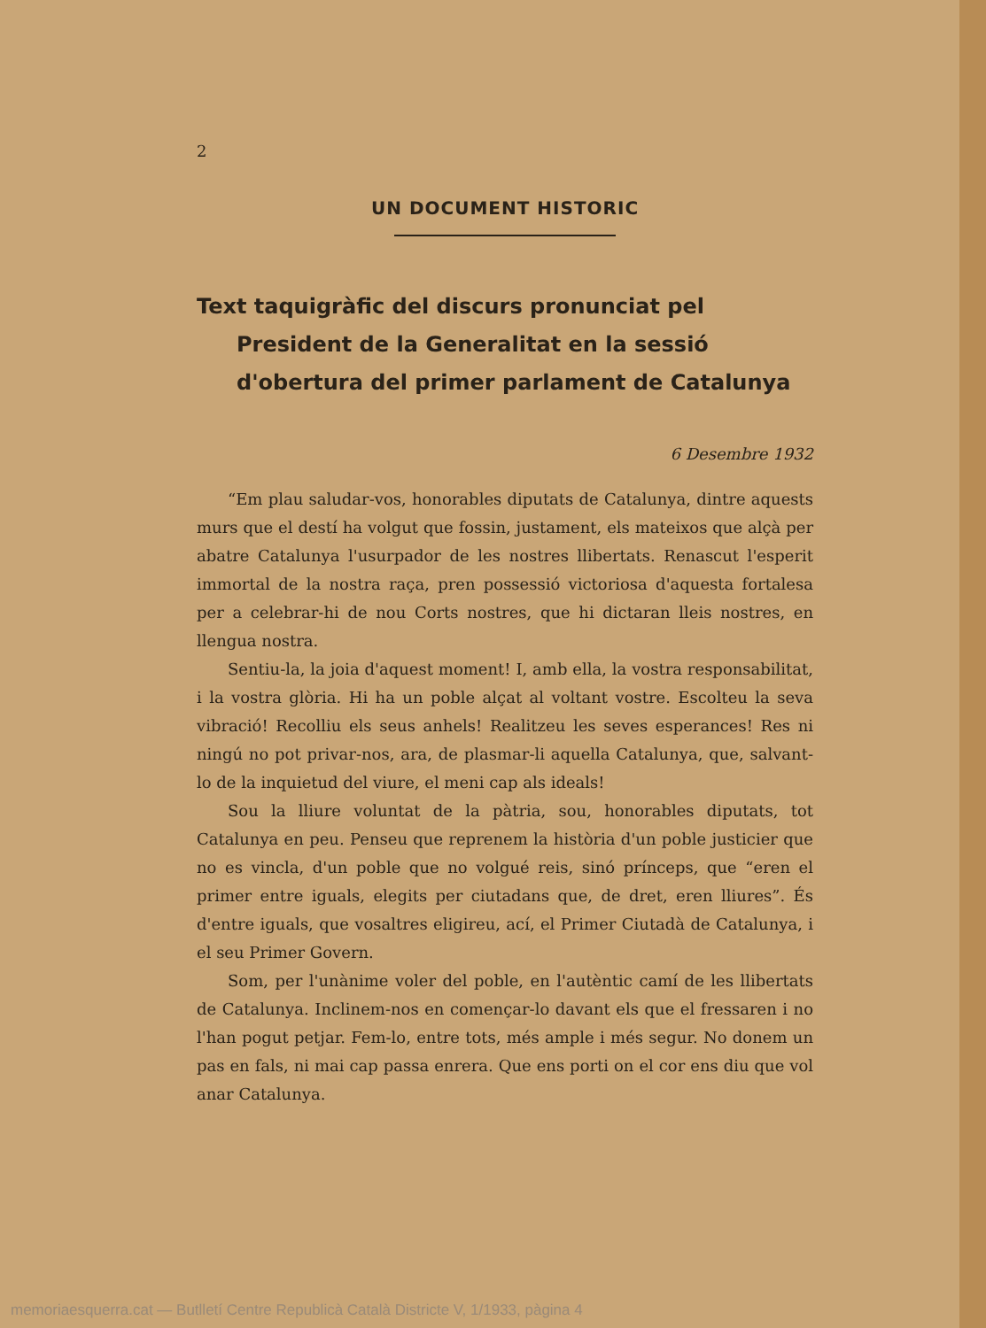2
UN DOCUMENT HISTORIC
Text taquigràfic del discurs pronunciat pel President de la Generalitat en la sessió d'obertura del primer parlament de Catalunya
6 Desembre 1932
“Em plau saludar-vos, honorables diputats de Catalunya, dintre aquests murs que el destí ha volgut que fossin, justament, els mateixos que alçà per abatre Catalunya l'usurpador de les nostres llibertats. Renascut l'esperit immortal de la nostra raça, pren possessió victoriosa d'aquesta fortalesa per a celebrar-hi de nou Corts nostres, que hi dictaran lleis nostres, en llengua nostra.
Sentiu-la, la joia d'aquest moment! I, amb ella, la vostra responsabilitat, i la vostra glòria. Hi ha un poble alçat al voltant vostre. Escolteu la seva vibració! Recolliu els seus anhels! Realitzeu les seves esperances! Res ni ningú no pot privar-nos, ara, de plasmar-li aquella Catalunya, que, salvant-lo de la inquietud del viure, el meni cap als ideals!
Sou la lliure voluntat de la pàtria, sou, honorables diputats, tot Catalunya en peu. Penseu que reprenem la història d'un poble justicier que no es vincla, d'un poble que no volgué reis, sinó prínceps, que “eren el primer entre iguals, elegits per ciutadans que, de dret, eren lliures”. És d'entre iguals, que vosaltres eligireu, ací, el Primer Ciutadà de Catalunya, i el seu Primer Govern.
Som, per l'unànime voler del poble, en l'autèntic camí de les llibertats de Catalunya. Inclinem-nos en començar-lo davant els que el fressaren i no l'han pogut petjar. Fem-lo, entre tots, més ample i més segur. No donem un pas en fals, ni mai cap passa enrera. Que ens porti on el cor ens diu que vol anar Catalunya.
memoriaesquerra.cat — Butlletí Centre Republicà Català Districte V, 1/1933, pàgina 4